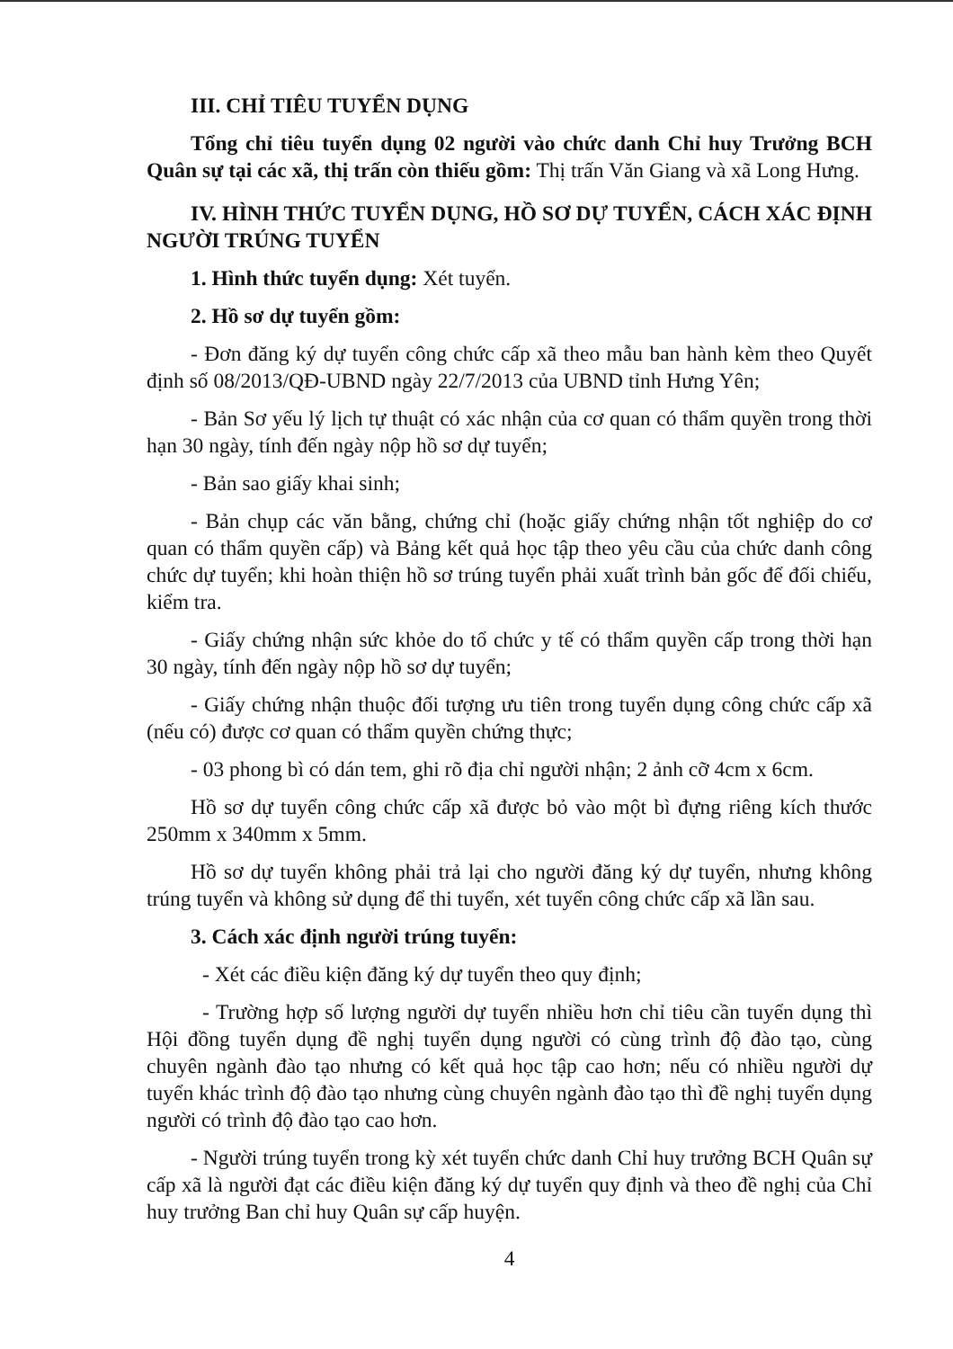III. CHỈ TIÊU TUYỂN DỤNG
Tổng chỉ tiêu tuyển dụng 02 người vào chức danh Chỉ huy Trưởng BCH Quân sự tại các xã, thị trấn còn thiếu gồm: Thị trấn Văn Giang và xã Long Hưng.
IV. HÌNH THỨC TUYỂN DỤNG, HỒ SƠ DỰ TUYỂN, CÁCH XÁC ĐỊNH NGƯỜI TRÚNG TUYỂN
1. Hình thức tuyển dụng: Xét tuyển.
2. Hồ sơ dự tuyển gồm:
- Đơn đăng ký dự tuyển công chức cấp xã theo mẫu ban hành kèm theo Quyết định số 08/2013/QĐ-UBND ngày 22/7/2013 của UBND tỉnh Hưng Yên;
- Bản Sơ yếu lý lịch tự thuật có xác nhận của cơ quan có thẩm quyền trong thời hạn 30 ngày, tính đến ngày nộp hồ sơ dự tuyển;
- Bản sao giấy khai sinh;
- Bản chụp các văn bằng, chứng chỉ (hoặc giấy chứng nhận tốt nghiệp do cơ quan có thẩm quyền cấp) và Bảng kết quả học tập theo yêu cầu của chức danh công chức dự tuyển; khi hoàn thiện hồ sơ trúng tuyển phải xuất trình bản gốc để đối chiếu, kiểm tra.
- Giấy chứng nhận sức khỏe do tổ chức y tế có thẩm quyền cấp trong thời hạn 30 ngày, tính đến ngày nộp hồ sơ dự tuyển;
- Giấy chứng nhận thuộc đối tượng ưu tiên trong tuyển dụng công chức cấp xã (nếu có) được cơ quan có thẩm quyền chứng thực;
- 03 phong bì có dán tem, ghi rõ địa chỉ người nhận; 2 ảnh cỡ 4cm x 6cm.
Hồ sơ dự tuyển công chức cấp xã được bỏ vào một bì đựng riêng kích thước 250mm x 340mm x 5mm.
Hồ sơ dự tuyển không phải trả lại cho người đăng ký dự tuyển, nhưng không trúng tuyển và không sử dụng để thi tuyển, xét tuyển công chức cấp xã lần sau.
3. Cách xác định người trúng tuyển:
- Xét các điều kiện đăng ký dự tuyển theo quy định;
- Trường hợp số lượng người dự tuyển nhiều hơn chỉ tiêu cần tuyển dụng thì Hội đồng tuyển dụng đề nghị tuyển dụng người có cùng trình độ đào tạo, cùng chuyên ngành đào tạo nhưng có kết quả học tập cao hơn; nếu có nhiều người dự tuyển khác trình độ đào tạo nhưng cùng chuyên ngành đào tạo thì đề nghị tuyển dụng người có trình độ đào tạo cao hơn.
- Người trúng tuyển trong kỳ xét tuyển chức danh Chỉ huy trưởng BCH Quân sự cấp xã là người đạt các điều kiện đăng ký dự tuyển quy định và theo đề nghị của Chỉ huy trưởng Ban chỉ huy Quân sự cấp huyện.
4